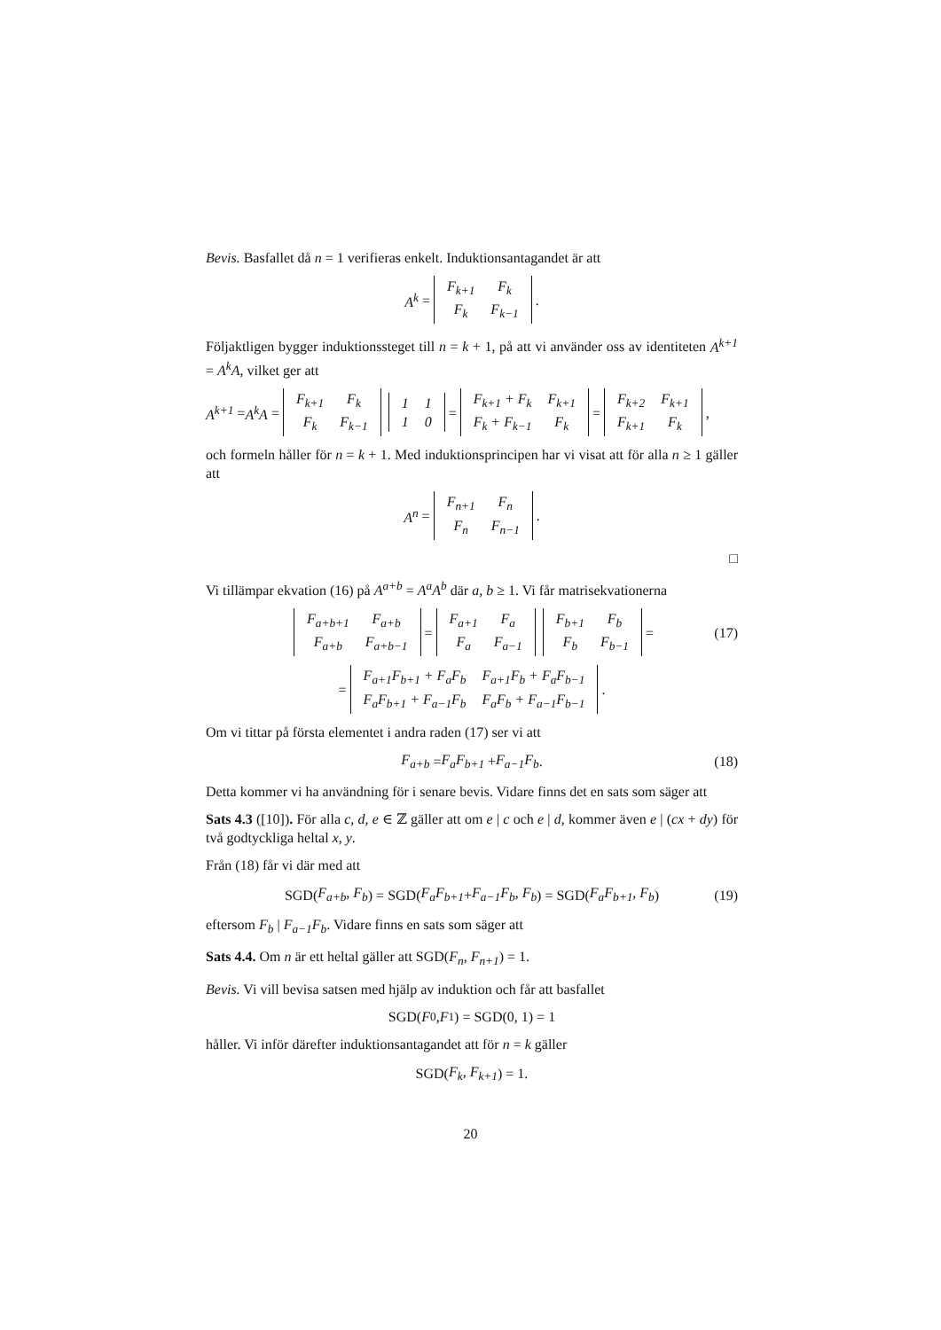Bevis. Basfallet då n = 1 verifieras enkelt. Induktionsantagandet är att
A<sup>k</sup> =
| F<sub>k+1</sub> | F<sub>k</sub> |
| F<sub>k</sub> | F<sub>k−1</sub> |
.
Följaktligen bygger induktionssteget till n = k + 1, på att vi använder oss av identiteten A<sup>k+1</sup> = A<sup>k</sup>A, vilket ger att
A<sup>k+1</sup> = A<sup>k</sup>A =
| F<sub>k+1</sub> | F<sub>k</sub> |
| F<sub>k</sub> | F<sub>k−1</sub> |
| 1 | 1 |
| 1 | 0 |
=
| F<sub>k+1</sub> + F<sub>k</sub> | F<sub>k+1</sub> |
| F<sub>k</sub> + F<sub>k−1</sub> | F<sub>k</sub> |
=
| F<sub>k+2</sub> | F<sub>k+1</sub> |
| F<sub>k+1</sub> | F<sub>k</sub> |
,
och formeln håller för n = k + 1. Med induktionsprincipen har vi visat att för alla n ≥ 1 gäller att
A<sup>n</sup> =
| F<sub>n+1</sub> | F<sub>n</sub> |
| F<sub>n</sub> | F<sub>n−1</sub> |
.
□
Vi tillämpar ekvation (16) på A<sup>a+b</sup> = A<sup>a</sup>A<sup>b</sup> där a, b ≥ 1. Vi får matrisekvationerna
| F<sub>a+b+1</sub> | F<sub>a+b</sub> |
| F<sub>a+b</sub> | F<sub>a+b−1</sub> |
=
| F<sub>a+1</sub> | F<sub>a</sub> |
| F<sub>a</sub> | F<sub>a−1</sub> |
| F<sub>b+1</sub> | F<sub>b</sub> |
| F<sub>b</sub> | F<sub>b−1</sub> |
= (17)
=
| F<sub>a+1</sub>F<sub>b+1</sub> + F<sub>a</sub>F<sub>b</sub> | F<sub>a+1</sub>F<sub>b</sub> + F<sub>a</sub>F<sub>b−1</sub> |
| F<sub>a</sub>F<sub>b+1</sub> + F<sub>a−1</sub>F<sub>b</sub> | F<sub>a</sub>F<sub>b</sub> + F<sub>a−1</sub>F<sub>b−1</sub> |
.
Om vi tittar på första elementet i andra raden (17) ser vi att
F<sub>a+b</sub> = F<sub>a</sub>F<sub>b+1</sub> + F<sub>a−1</sub>F<sub>b</sub>. (18)
Detta kommer vi ha användning för i senare bevis. Vidare finns det en sats som säger att
Sats 4.3 ([10]). För alla c, d, e ∈ ℤ gäller att om e | c och e | d, kommer även e | (cx + dy) för två godtyckliga heltal x, y.
Från (18) får vi där med att
SGD(F<sub>a+b</sub>, F<sub>b</sub>) = SGD(F<sub>a</sub>F<sub>b+1</sub> + F<sub>a−1</sub>F<sub>b</sub>, F<sub>b</sub>) = SGD(F<sub>a</sub>F<sub>b+1</sub>, F<sub>b</sub>) (19)
eftersom F<sub>b</sub> | F<sub>a−1</sub>F<sub>b</sub>. Vidare finns en sats som säger att
Sats 4.4. Om n är ett heltal gäller att SGD(F<sub>n</sub>, F<sub>n+1</sub>) = 1.
Bevis. Vi vill bevisa satsen med hjälp av induktion och får att basfallet
SGD(F<sub>0</sub>, F<sub>1</sub>) = SGD(0, 1) = 1
håller. Vi inför därefter induktionsantagandet att för n = k gäller
SGD(F<sub>k</sub>, F<sub>k+1</sub>) = 1.
20